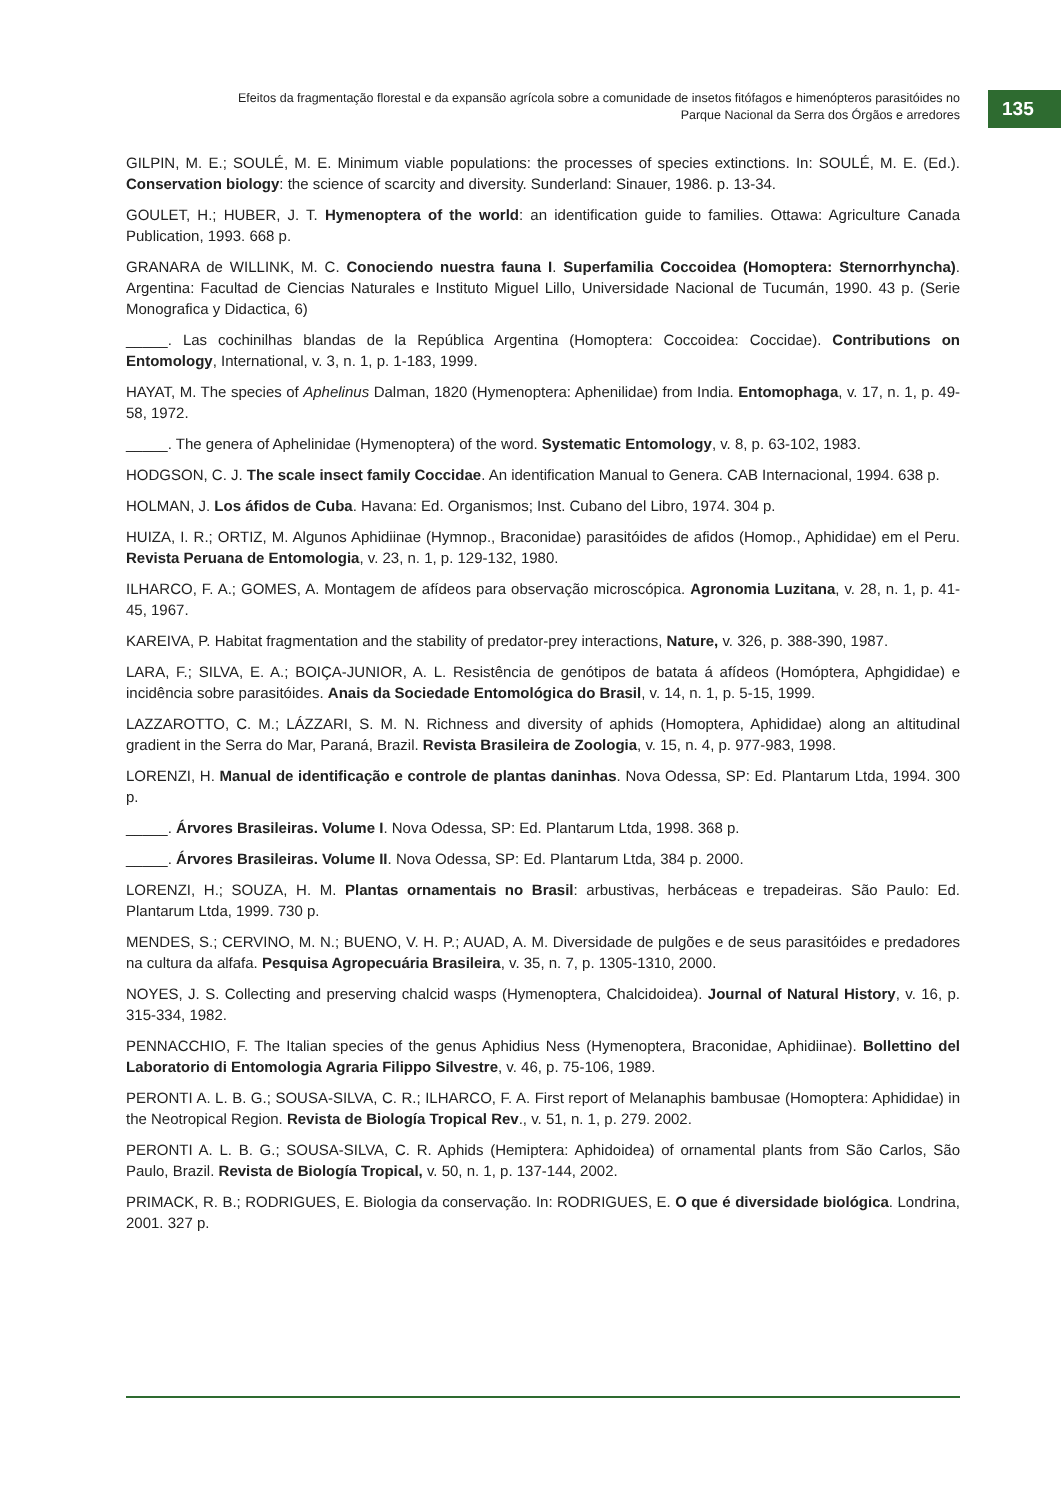Efeitos da fragmentação florestal e da expansão agrícola sobre a comunidade de insetos fitófagos e himenópteros parasitóides no
Parque Nacional da Serra dos Órgãos e arredores
135
GILPIN, M. E.; SOULÉ, M. E. Minimum viable populations: the processes of species extinctions. In: SOULÉ, M. E. (Ed.). Conservation biology: the science of scarcity and diversity. Sunderland: Sinauer, 1986. p. 13-34.
GOULET, H.; HUBER, J. T. Hymenoptera of the world: an identification guide to families. Ottawa: Agriculture Canada Publication, 1993. 668 p.
GRANARA de WILLINK, M. C. Conociendo nuestra fauna I. Superfamilia Coccoidea (Homoptera: Sternorrhyncha). Argentina: Facultad de Ciencias Naturales e Instituto Miguel Lillo, Universidade Nacional de Tucumán, 1990. 43 p. (Serie Monografica y Didactica, 6)
_____. Las cochinilhas blandas de la República Argentina (Homoptera: Coccoidea: Coccidae). Contributions on Entomology, International, v. 3, n. 1, p. 1-183, 1999.
HAYAT, M. The species of Aphelinus Dalman, 1820 (Hymenoptera: Aphenilidae) from India. Entomophaga, v. 17, n. 1, p. 49-58, 1972.
_____. The genera of Aphelinidae (Hymenoptera) of the word. Systematic Entomology, v. 8, p. 63-102, 1983.
HODGSON, C. J. The scale insect family Coccidae. An identification Manual to Genera. CAB Internacional, 1994. 638 p.
HOLMAN, J. Los áfidos de Cuba. Havana: Ed. Organismos; Inst. Cubano del Libro, 1974. 304 p.
HUIZA, I. R.; ORTIZ, M. Algunos Aphidiinae (Hymnop., Braconidae) parasitóides de afidos (Homop., Aphididae) em el Peru. Revista Peruana de Entomologia, v. 23, n. 1, p. 129-132, 1980.
ILHARCO, F. A.; GOMES, A. Montagem de afídeos para observação microscópica. Agronomia Luzitana, v. 28, n. 1, p. 41-45, 1967.
KAREIVA, P. Habitat fragmentation and the stability of predator-prey interactions, Nature, v. 326, p. 388-390, 1987.
LARA, F.; SILVA, E. A.; BOIÇA-JUNIOR, A. L. Resistência de genótipos de batata á afídeos (Homóptera, Aphgididae) e incidência sobre parasitóides. Anais da Sociedade Entomológica do Brasil, v. 14, n. 1, p. 5-15, 1999.
LAZZAROTTO, C. M.; LÁZZARI, S. M. N. Richness and diversity of aphids (Homoptera, Aphididae) along an altitudinal gradient in the Serra do Mar, Paraná, Brazil. Revista Brasileira de Zoologia, v. 15, n. 4, p. 977-983, 1998.
LORENZI, H. Manual de identificação e controle de plantas daninhas. Nova Odessa, SP: Ed. Plantarum Ltda, 1994. 300 p.
_____. Árvores Brasileiras. Volume I. Nova Odessa, SP: Ed. Plantarum Ltda, 1998. 368 p.
_____. Árvores Brasileiras. Volume II. Nova Odessa, SP: Ed. Plantarum Ltda, 384 p. 2000.
LORENZI, H.; SOUZA, H. M. Plantas ornamentais no Brasil: arbustivas, herbáceas e trepadeiras. São Paulo: Ed. Plantarum Ltda, 1999. 730 p.
MENDES, S.; CERVINO, M. N.; BUENO, V. H. P.; AUAD, A. M. Diversidade de pulgões e de seus parasitóides e predadores na cultura da alfafa. Pesquisa Agropecuária Brasileira, v. 35, n. 7, p. 1305-1310, 2000.
NOYES, J. S. Collecting and preserving chalcid wasps (Hymenoptera, Chalcidoidea). Journal of Natural History, v. 16, p. 315-334, 1982.
PENNACCHIO, F. The Italian species of the genus Aphidius Ness (Hymenoptera, Braconidae, Aphidiinae). Bollettino del Laboratorio di Entomologia Agraria Filippo Silvestre, v. 46, p. 75-106, 1989.
PERONTI A. L. B. G.; SOUSA-SILVA, C. R.; ILHARCO, F. A. First report of Melanaphis bambusae (Homoptera: Aphididae) in the Neotropical Region. Revista de Biología Tropical Rev., v. 51, n. 1, p. 279. 2002.
PERONTI A. L. B. G.; SOUSA-SILVA, C. R. Aphids (Hemiptera: Aphidoidea) of ornamental plants from São Carlos, São Paulo, Brazil. Revista de Biología Tropical, v. 50, n. 1, p. 137-144, 2002.
PRIMACK, R. B.; RODRIGUES, E. Biologia da conservação. In: RODRIGUES, E. O que é diversidade biológica. Londrina, 2001. 327 p.